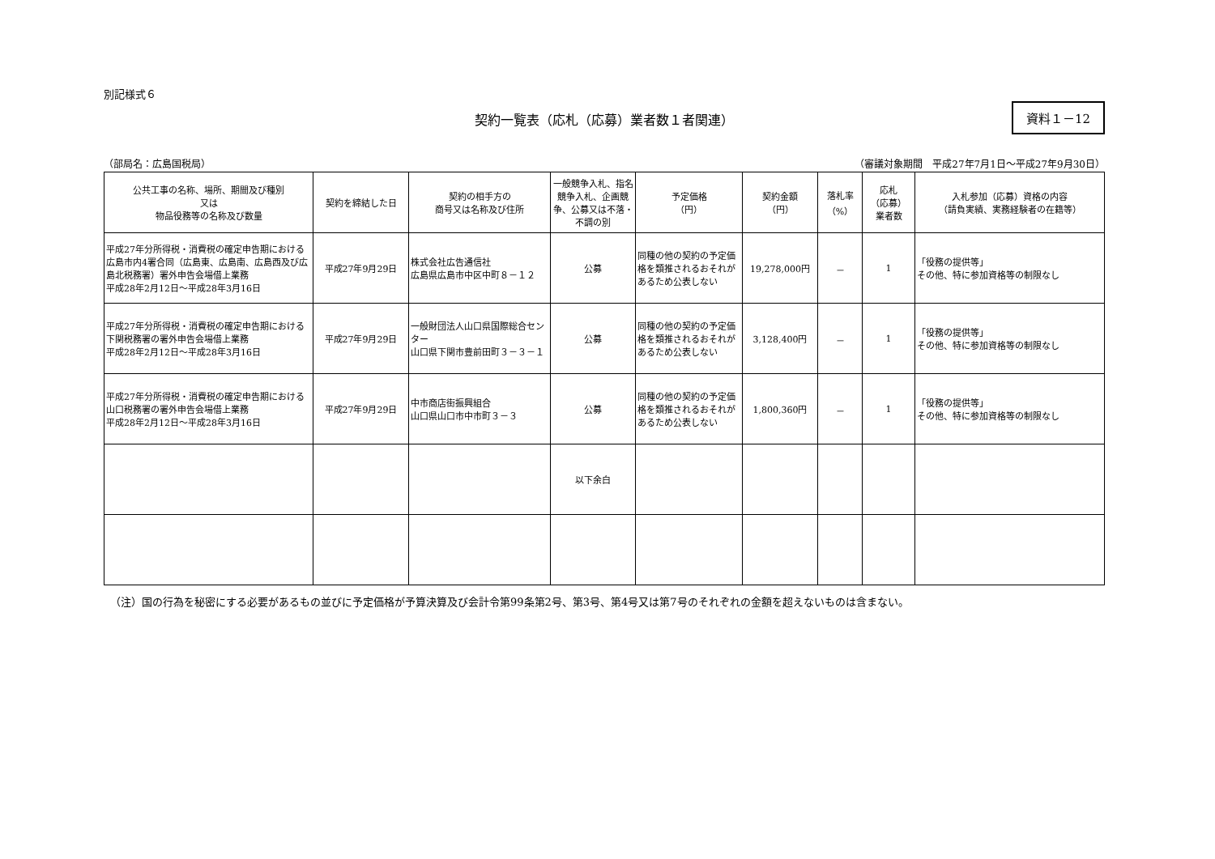別記様式６
契約一覧表（応札（応募）業者数１者関連）
資料１－12
（部局名：広島国税局） （審議対象期間　平成27年7月1日～平成27年9月30日）
| 公共工事の名称、場所、期間及び種別 又は 物品役務等の名称及び数量 | 契約を締結した日 | 契約の相手方の 商号又は名称及び住所 | 一般競争入札、指名競争入札、企画競争、公募又は不落・不調の別 | 予定価格 （円） | 契約金額 （円） | 落札率 （%） | 応札 （応募） 業者数 | 入札参加（応募）資格の内容 （請負実績、実務経験者の在籍等） |
| --- | --- | --- | --- | --- | --- | --- | --- | --- |
| 平成27年分所得税・消費税の確定申告期における広島市内4署合同（広島東、広島南、広島西及び広島北税務署）署外申告会場借上業務 平成28年2月12日～平成28年3月16日 | 平成27年9月29日 | 株式会社広告通信社 広島県広島市中区中町８－１２ | 公募 | 同種の他の契約の予定価格を類推されるおそれがあるため公表しない | 19,278,000円 | － | 1 | 「役務の提供等」 その他、特に参加資格等の制限なし |
| 平成27年分所得税・消費税の確定申告期における下関税務署の署外申告会場借上業務 平成28年2月12日～平成28年3月16日 | 平成27年9月29日 | 一般財団法人山口県国際総合センター 山口県下関市豊前田町３－３－１ | 公募 | 同種の他の契約の予定価格を類推されるおそれがあるため公表しない | 3,128,400円 | － | 1 | 「役務の提供等」 その他、特に参加資格等の制限なし |
| 平成27年分所得税・消費税の確定申告期における山口税務署の署外申告会場借上業務 平成28年2月12日～平成28年3月16日 | 平成27年9月29日 | 中市商店街振興組合 山口県山口市中市町３－３ | 公募 | 同種の他の契約の予定価格を類推されるおそれがあるため公表しない | 1,800,360円 | － | 1 | 「役務の提供等」 その他、特に参加資格等の制限なし |
| | | | 以下余白 | | | | | |
（注）国の行為を秘密にする必要があるもの並びに予定価格が予算決算及び会計令第99条第2号、第3号、第4号又は第7号のそれぞれの金額を超えないものは含まない。